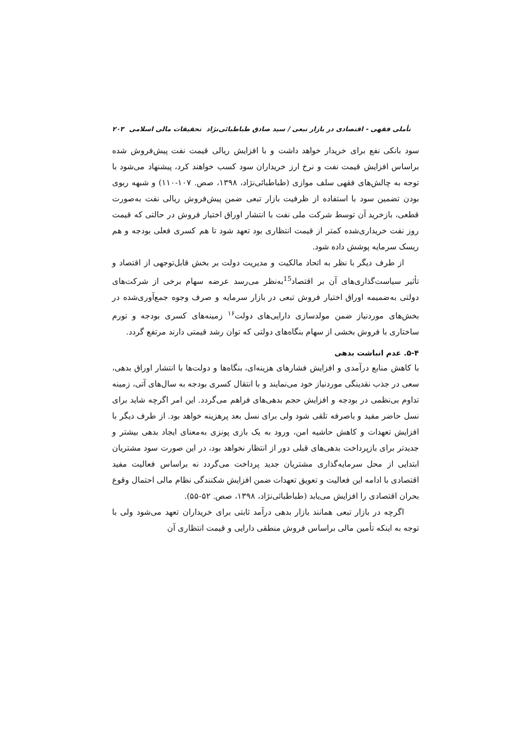تأملی فقهی - اقتصادی در بازار تبعی / سید صادق طباطبائی‌نژاد تحقیقات مالی اسلامی ۲۰۳
سود بانکی نفع برای خریدار خواهد داشت و با افزایش ریالی قیمت نفت پیش‌فروش شده براساس افزایش قیمت نفت و نرخ ارز خریداران سود کسب خواهند کرد، پیشنهاد می‌شود با توجه به چالش‌های فقهی سلف موازی (طباطبائی‌نژاد، ۱۳۹۸، صص. ۱۰۷-۱۱۰) و شبهه ربوی بودن تضمین سود با استفاده از ظرفیت بازار تبعی ضمن پیش‌فروش ریالی نفت به‌صورت قطعی، بازخرید آن توسط شرکت ملی نفت با انتشار اوراق اختیار فروش در حالتی که قیمت روز نفت خریداری‌شده کمتر از قیمت انتظاری بود تعهد شود تا هم کسری فعلی بودجه و هم ریسک سرمایه پوشش داده شود.
از طرف دیگر با نظر به اتحاد مالکیت و مدیریت دولت بر بخش قابل‌توجهی از اقتصاد و تأثیر سیاست‌گذاری‌های آن بر اقتصاد<sup>15</sup>به‌نظر می‌رسد عرضه سهام برخی از شرکت‌های دولتی به‌ضمیمه اوراق اختیار فروش تبعی در بازار سرمایه و صرف وجوه جمع‌آوری‌شده در بخش‌های موردنیاز ضمن مولدسازی دارایی‌های دولت<sup>۱۶</sup> زمینه‌های کسری بودجه و تورم ساختاری با فروش بخشی از سهام بنگاه‌های دولتی که توان رشد قیمتی دارند مرتفع گردد.
۵-۴. عدم انباشت بدهی
با کاهش منابع درآمدی و افزایش فشارهای هزینه‌ای، بنگاه‌ها و دولت‌ها با انتشار اوراق بدهی، سعی در جذب نقدینگی موردنیاز خود می‌نمایند و با انتقال کسری بودجه به سال‌های آتی، زمینه تداوم بی‌نظمی در بودجه و افزایش حجم بدهی‌های فراهم می‌گردد. این امر اگرچه شاید برای نسل حاضر مفید و باصرفه تلقی شود ولی برای نسل بعد پرهزینه خواهد بود. از طرف دیگر با افزایش تعهدات و کاهش حاشیه امن، ورود به یک بازی پونزی به‌معنای ایجاد بدهی بیشتر و جدیدتر برای بازپرداخت بدهی‌های قبلی دور از انتظار نخواهد بود، در این صورت سود مشتریان ابتدایی از محل سرمایه‌گذاری مشتریان جدید پرداخت می‌گردد نه براساس فعالیت مفید اقتصادی با ادامه این فعالیت و تعویق تعهدات ضمن افزایش شکنندگی نظام مالی احتمال وقوع بحران اقتصادی را افزایش می‌یابد (طباطبائی‌نژاد، ۱۳۹۸، صص. ۵۲-۵۵).
اگرچه در بازار تبعی همانند بازار بدهی درآمد ثابتی برای خریداران تعهد می‌شود ولی با توجه به اینکه تأمین مالی براساس فروش منطقی دارایی و قیمت انتظاری آن